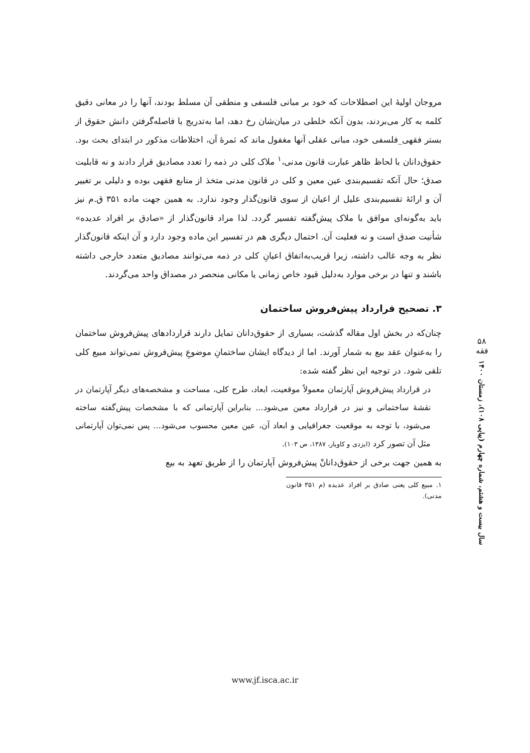مروجان اولیهٔ این اصطلاحات که خود بر مبانی فلسفی و منطقی آن مسلط بودند، آنها را در معانی دقیق کلمه به کار می‌بردند، بدون آنکه خلطی در میان‌شان رخ دهد، اما به‌تدریج با فاصله‌گرفتن دانش حقوق از بستر فقهی_فلسفی خود، مبانی عقلی آنها مغفول ماند که ثمرهٔ آن، اختلاطات مذکور در ابتدای بحث بود. حقوق‌دانان با لحاظ ظاهر عبارت قانون مدنی،<sup>۱</sup> ملاک کلی در ذمه را تعدد مصادیق قرار دادند و نه قابلیت صدق؛ حال آنکه تقسیم‌بندی عین معین و کلی در قانون مدنی متخذ از منابع فقهی بوده و دلیلی بر تغییر آن و ارائهٔ تقسیم‌بندی علیل از اعیان از سوی قانون‌گذار وجود ندارد. به همین جهت ماده ۳۵۱ ق.م نیز باید به‌گونه‌ای موافق با ملاک پیش‌گفته تفسیر گردد. لذا مراد قانون‌گذار از «صادق بر افراد عدیده» شأنیت صدق است و نه فعلیت آن. احتمال دیگری هم در تفسیر این ماده وجود دارد و آن اینکه قانون‌گذار نظر به وجه غالب داشته، زیرا قریب‌به‌اتفاق اعیانِ کلی در ذمه می‌توانند مصادیق متعدد خارجی داشته باشند و تنها در برخی موارد به‌دلیل قیود خاص زمانی یا مکانی منحصر در مصداق واحد می‌گردند.
۳. تصحیح قرارداد پیش‌فروش ساختمان
چنان‌که در بخش اول مقاله گذشت، بسیاری از حقوق‌دانان تمایل دارند قراردادهای پیش‌فروش ساختمان را به‌عنوان عقد بیع به شمار آورند. اما از دیدگاه ایشان ساختمانِ موضوعِ پیش‌فروش نمی‌تواند مبیع کلی تلقی شود. در توجیه این نظر گفته شده:
در قرارداد پیش‌فروش آپارتمان معمولاً موقعیت، ابعاد، طرح کلی، مساحت و مشخصه‌های دیگر آپارتمان در نقشهٔ ساختمانی و نیز در قرارداد معین می‌شود... بنابراین آپارتمانی که با مشخصات پیش‌گفته ساخته می‌شود، با توجه به موقعیت جغرافیایی و ابعاد آن، عین معین محسوب می‌شود... پس نمی‌توان آپارتمانی مثل آن تصور کرد (ایزدی و کاویار، ۱۳۸۷، ص ۱۰۳).
به همین جهت برخی از حقوق‌دانانْ پیش‌فروش آپارتمان را از طریق تعهد به بیع
۱. مبیع کلی یعنی صادق بر افراد عدیده (م ۳۵۱ قانون مدنی).
۵۸
فقه
سال بیست و هشتم، شماره چهارم (پیاپی ۱۰۸)، زمستان ۱۴۰۰
www.jf.isca.ac.ir